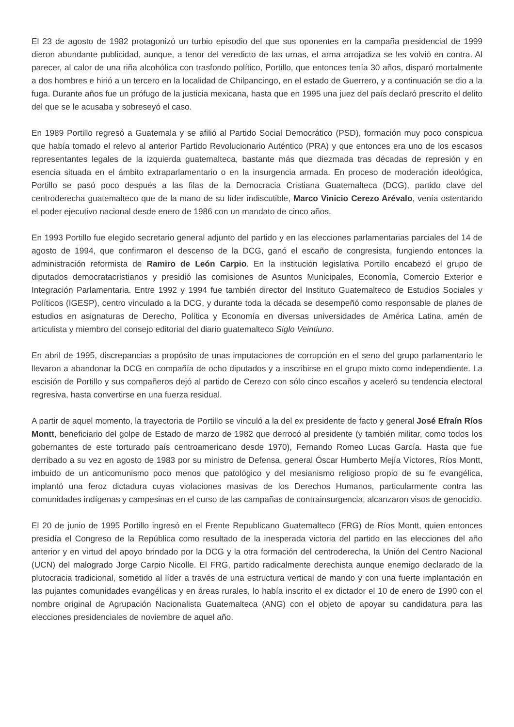El 23 de agosto de 1982 protagonizó un turbio episodio del que sus oponentes en la campaña presidencial de 1999 dieron abundante publicidad, aunque, a tenor del veredicto de las urnas, el arma arrojadiza se les volvió en contra. Al parecer, al calor de una riña alcohólica con trasfondo político, Portillo, que entonces tenía 30 años, disparó mortalmente a dos hombres e hirió a un tercero en la localidad de Chilpancingo, en el estado de Guerrero, y a continuación se dio a la fuga. Durante años fue un prófugo de la justicia mexicana, hasta que en 1995 una juez del país declaró prescrito el delito del que se le acusaba y sobreseyó el caso.
En 1989 Portillo regresó a Guatemala y se afilió al Partido Social Democrático (PSD), formación muy poco conspicua que había tomado el relevo al anterior Partido Revolucionario Auténtico (PRA) y que entonces era uno de los escasos representantes legales de la izquierda guatemalteca, bastante más que diezmada tras décadas de represión y en esencia situada en el ámbito extraparlamentario o en la insurgencia armada. En proceso de moderación ideológica, Portillo se pasó poco después a las filas de la Democracia Cristiana Guatemalteca (DCG), partido clave del centroderecha guatemalteco que de la mano de su líder indiscutible, Marco Vinicio Cerezo Arévalo, venía ostentando el poder ejecutivo nacional desde enero de 1986 con un mandato de cinco años.
En 1993 Portillo fue elegido secretario general adjunto del partido y en las elecciones parlamentarias parciales del 14 de agosto de 1994, que confirmaron el descenso de la DCG, ganó el escaño de congresista, fungiendo entonces la administración reformista de Ramiro de León Carpio. En la institución legislativa Portillo encabezó el grupo de diputados democratacristianos y presidió las comisiones de Asuntos Municipales, Economía, Comercio Exterior e Integración Parlamentaria. Entre 1992 y 1994 fue también director del Instituto Guatemalteco de Estudios Sociales y Políticos (IGESP), centro vinculado a la DCG, y durante toda la década se desempeñó como responsable de planes de estudios en asignaturas de Derecho, Política y Economía en diversas universidades de América Latina, amén de articulista y miembro del consejo editorial del diario guatemalteco Siglo Veintiuno.
En abril de 1995, discrepancias a propósito de unas imputaciones de corrupción en el seno del grupo parlamentario le llevaron a abandonar la DCG en compañía de ocho diputados y a inscribirse en el grupo mixto como independiente. La escisión de Portillo y sus compañeros dejó al partido de Cerezo con sólo cinco escaños y aceleró su tendencia electoral regresiva, hasta convertirse en una fuerza residual.
A partir de aquel momento, la trayectoria de Portillo se vinculó a la del ex presidente de facto y general José Efraín Ríos Montt, beneficiario del golpe de Estado de marzo de 1982 que derrocó al presidente (y también militar, como todos los gobernantes de este torturado país centroamericano desde 1970), Fernando Romeo Lucas García. Hasta que fue derribado a su vez en agosto de 1983 por su ministro de Defensa, general Óscar Humberto Mejía Víctores, Ríos Montt, imbuido de un anticomunismo poco menos que patológico y del mesianismo religioso propio de su fe evangélica, implantó una feroz dictadura cuyas violaciones masivas de los Derechos Humanos, particularmente contra las comunidades indígenas y campesinas en el curso de las campañas de contrainsurgencia, alcanzaron visos de genocidio.
El 20 de junio de 1995 Portillo ingresó en el Frente Republicano Guatemalteco (FRG) de Ríos Montt, quien entonces presidía el Congreso de la República como resultado de la inesperada victoria del partido en las elecciones del año anterior y en virtud del apoyo brindado por la DCG y la otra formación del centroderecha, la Unión del Centro Nacional (UCN) del malogrado Jorge Carpio Nicolle. El FRG, partido radicalmente derechista aunque enemigo declarado de la plutocracia tradicional, sometido al líder a través de una estructura vertical de mando y con una fuerte implantación en las pujantes comunidades evangélicas y en áreas rurales, lo había inscrito el ex dictador el 10 de enero de 1990 con el nombre original de Agrupación Nacionalista Guatemalteca (ANG) con el objeto de apoyar su candidatura para las elecciones presidenciales de noviembre de aquel año.